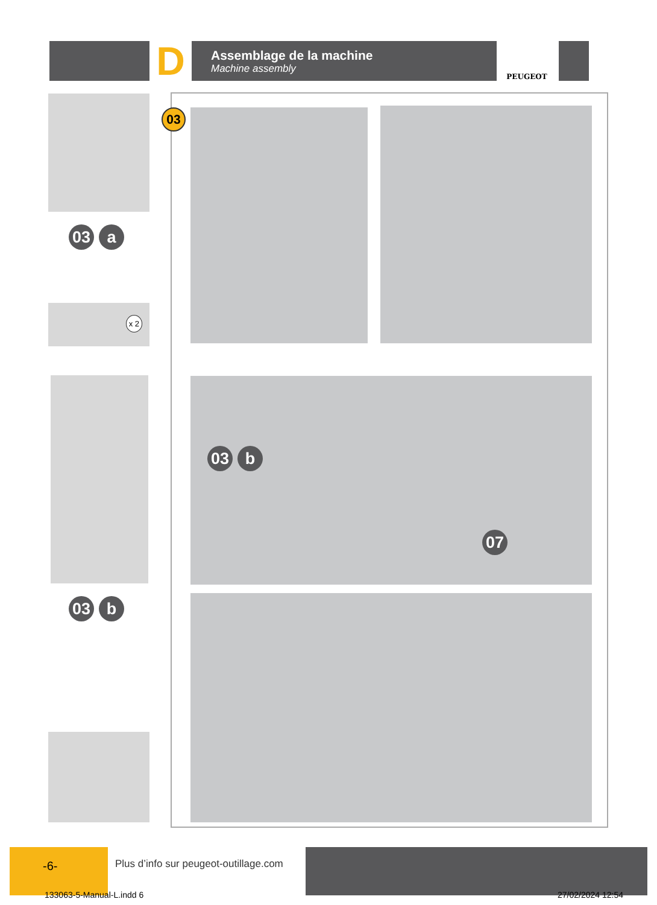D
Assemblage de la machine
Machine assembly
PEUGEOT
03 a
x 2
03 b
03
03 b
07
-6-
Plus d’info sur peugeot-outillage.com
133063-5-Manual-L.indd 6 27/02/2024 12:54